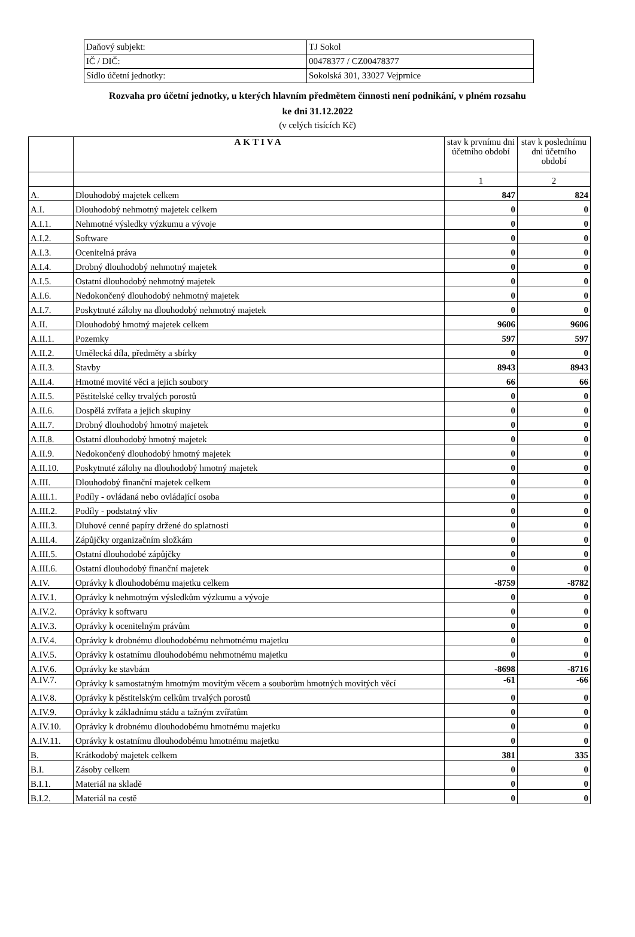| Daňový subjekt: | TJ Sokol |
| IČ / DIČ: | 00478377 / CZ00478377 |
| Sídlo účetní jednotky: | Sokolská 301, 33027 Vejprnice |
Rozvaha pro účetní jednotky, u kterých hlavním předmětem činnosti není podnikání, v plném rozsahu
ke dni 31.12.2022
(v celých tisících Kč)
| | AKTIVA | stav k prvnímu dni účetního období | stav k poslednímu dni účetního období |
| --- | --- | --- | --- |
| | | 1 | 2 |
| A. | Dlouhodobý majetek celkem | 847 | 824 |
| A.I. | Dlouhodobý nehmotný majetek celkem | 0 | 0 |
| A.I.1. | Nehmotné výsledky výzkumu a vývoje | 0 | 0 |
| A.I.2. | Software | 0 | 0 |
| A.I.3. | Ocenitelná práva | 0 | 0 |
| A.I.4. | Drobný dlouhodobý nehmotný majetek | 0 | 0 |
| A.I.5. | Ostatní dlouhodobý nehmotný majetek | 0 | 0 |
| A.I.6. | Nedokončený dlouhodobý nehmotný majetek | 0 | 0 |
| A.I.7. | Poskytnuté zálohy na dlouhodobý nehmotný majetek | 0 | 0 |
| A.II. | Dlouhodobý hmotný majetek celkem | 9606 | 9606 |
| A.II.1. | Pozemky | 597 | 597 |
| A.II.2. | Umělecká díla, předměty a sbírky | 0 | 0 |
| A.II.3. | Stavby | 8943 | 8943 |
| A.II.4. | Hmotné movité věci a jejich soubory | 66 | 66 |
| A.II.5. | Pěstitelské celky trvalých porostů | 0 | 0 |
| A.II.6. | Dospělá zvířata a jejich skupiny | 0 | 0 |
| A.II.7. | Drobný dlouhodobý hmotný majetek | 0 | 0 |
| A.II.8. | Ostatní dlouhodobý hmotný majetek | 0 | 0 |
| A.II.9. | Nedokončený dlouhodobý hmotný majetek | 0 | 0 |
| A.II.10. | Poskytnuté zálohy na dlouhodobý hmotný majetek | 0 | 0 |
| A.III. | Dlouhodobý finanční majetek celkem | 0 | 0 |
| A.III.1. | Podíly - ovládaná nebo ovládající osoba | 0 | 0 |
| A.III.2. | Podíly - podstatný vliv | 0 | 0 |
| A.III.3. | Dluhové cenné papíry držené do splatnosti | 0 | 0 |
| A.III.4. | Zápůjčky organizačním složkám | 0 | 0 |
| A.III.5. | Ostatní dlouhodobé zápůjčky | 0 | 0 |
| A.III.6. | Ostatní dlouhodobý finanční majetek | 0 | 0 |
| A.IV. | Oprávky k dlouhodobému majetku celkem | -8759 | -8782 |
| A.IV.1. | Oprávky k nehmotným výsledkům výzkumu a vývoje | 0 | 0 |
| A.IV.2. | Oprávky k softwaru | 0 | 0 |
| A.IV.3. | Oprávky k ocenitelným právům | 0 | 0 |
| A.IV.4. | Oprávky k drobnému dlouhodobému nehmotnému majetku | 0 | 0 |
| A.IV.5. | Oprávky k ostatnímu dlouhodobému nehmotnému majetku | 0 | 0 |
| A.IV.6. | Oprávky ke stavbám | -8698 | -8716 |
| A.IV.7. | Oprávky k samostatným hmotným movitým věcem a souborům hmotných movitých věcí | -61 | -66 |
| A.IV.8. | Oprávky k pěstitelským celkům trvalých porostů | 0 | 0 |
| A.IV.9. | Oprávky k základnímu stádu a tažným zvířatům | 0 | 0 |
| A.IV.10. | Oprávky k drobnému dlouhodobému hmotnému majetku | 0 | 0 |
| A.IV.11. | Oprávky k ostatnímu dlouhodobému hmotnému majetku | 0 | 0 |
| B. | Krátkodobý majetek celkem | 381 | 335 |
| B.I. | Zásoby celkem | 0 | 0 |
| B.I.1. | Materiál na skladě | 0 | 0 |
| B.I.2. | Materiál na cestě | 0 | 0 |